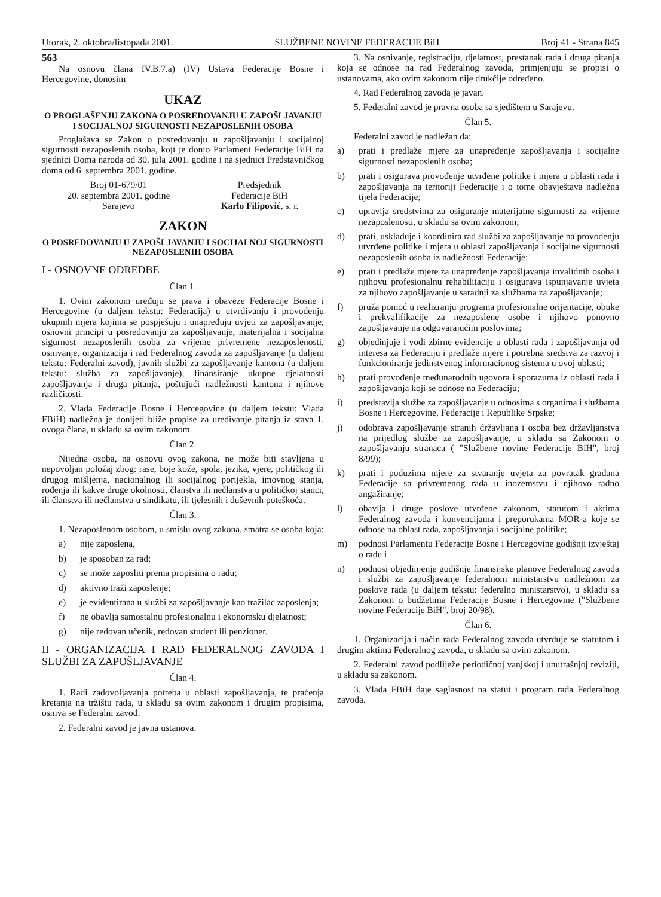Utorak, 2. oktobra/listopada 2001. SLUŽBENE NOVINE FEDERACIJE BiH Broj 41 - Strana 845
563
Na osnovu člana IV.B.7.a) (IV) Ustava Federacije Bosne i Hercegovine, donosim
UKAZ
O PROGLAŠENJU ZAKONA O POSREDOVANJU U ZAPOŠLJAVANJU I SOCIJALNOJ SIGURNOSTI NEZAPOSLENIH OSOBA
Proglašava se Zakon o posredovanju u zapošljavanju i socijalnoj sigurnosti nezaposlenih osoba, koji je donio Parlament Federacije BiH na sjednici Doma naroda od 30. jula 2001. godine i na sjednici Predstavničkog doma od 6. septembra 2001. godine.
Broj 01-679/01
20. septembra 2001. godine
Sarajevo
Predsjednik
Federacije BiH
Karlo Filipović, s. r.
ZAKON
O POSREDOVANJU U ZAPOŠLJAVANJU I SOCIJALNOJ SIGURNOSTI NEZAPOSLENIH OSOBA
I - OSNOVNE ODREDBE
Član 1.
1. Ovim zakonom uređuju se prava i obaveze Federacije Bosne i Hercegovine (u daljem tekstu: Federacija) u utvrđivanju i provođenju ukupnih mjera kojima se pospješuju i unapređuju uvjeti za zapošljavanje, osnovni principi u posredovanju za zapošljavanje, materijalna i socijalna sigurnost nezaposlenih osoba za vrijeme privremene nezaposlenosti, osnivanje, organizacija i rad Federalnog zavoda za zapošljavanje (u daljem tekstu: Federalni zavod), javnih službi za zapošljavanje kantona (u daljem tekstu: služba za zapošljavanje), finansiranje ukupne djelatnosti zapošljavanja i druga pitanja, poštujući nadležnosti kantona i njihove različitosti.
2. Vlada Federacije Bosne i Hercegovine (u daljem tekstu: Vlada FBiH) nadležna je donijeti bliže propise za uređivanje pitanja iz stava 1. ovoga člana, u skladu sa ovim zakonom.
Član 2.
Nijedna osoba, na osnovu ovog zakona, ne može biti stavljena u nepovoljan položaj zbog: rase, boje kože, spola, jezika, vjere, političkog ili drugog mišljenja, nacionalnog ili socijalnog porijekla, imovnog stanja, rođenja ili kakve druge okolnosti, članstva ili nečlanstva u političkoj stanci, ili članstva ili nečlanstva u sindikatu, ili tjelesnih i duševnih poteškoća.
Član 3.
1. Nezaposlenom osobom, u smislu ovog zakona, smatra se osoba koja:
a) nije zaposlena,
b) je sposoban za rad;
c) se može zaposliti prema propisima o radu;
d) aktivno traži zaposlenje;
e) je evidentirana u službi za zapošljavanje kao tražilac zaposlenja;
f) ne obavlja samostalnu profesionalnu i ekonomsku djelatnost;
g) nije redovan učenik, redovan student ili penzioner.
II - ORGANIZACIJA I RAD FEDERALNOG ZAVODA I SLUŽBI ZA ZAPOŠLJAVANJE
Član 4.
1. Radi zadovoljavanja potreba u oblasti zapošljavanja, te praćenja kretanja na tržištu rada, u skladu sa ovim zakonom i drugim propisima, osniva se Federalni zavod.
2. Federalni zavod je javna ustanova.
3. Na osnivanje, registraciju, djelatnost, prestanak rada i druga pitanja koja se odnose na rad Federalnog zavoda, primjenjuju se propisi o ustanovama, ako ovim zakonom nije drukčije određeno.
4. Rad Federalnog zavoda je javan.
5. Federalni zavod je pravna osoba sa sjedištem u Sarajevu.
Član 5.
Federalni zavod je nadležan da:
a) prati i predlaže mjere za unapređenje zapošljavanja i socijalne sigurnosti nezaposlenih osoba;
b) prati i osigurava provođenje utvrđene politike i mjera u oblasti rada i zapošljavanja na teritoriji Federacije i o tome obavještava nadležna tijela Federacije;
c) upravlja sredstvima za osiguranje materijalne sigurnosti za vrijeme nezaposlenosti, u skladu sa ovim zakonom;
d) prati, usklađuje i koordinira rad službi za zapošljavanje na provođenju utvrđene politike i mjera u oblasti zapošljavanja i socijalne sigurnosti nezaposlenih osoba iz nadležnosti Federacije;
e) prati i predlaže mjere za unapređenje zapošljavanja invalidnih osoba i njihovu profesionalnu rehabilitaciju i osigurava ispunjavanje uvjeta za njihovo zapošljavanje u saradnji za službama za zapošljavanje;
f) pruža pomoć u realizranju programa profesionalne orijentacije, obuke i prekvalifikacije za nezaposlene osobe i njihovo ponovno zapošljavanje na odgovarajućim poslovima;
g) objedinjuje i vodi zbirne evidencije u oblasti rada i zapošljavanja od interesa za Federaciju i predlaže mjere i potrebna sredstva za razvoj i funkcioniranje jedinstvenog informacionog sistema u ovoj ublasti;
h) prati provođenje međunarodnih ugovora i sporazuma iz oblasti rada i zapošljavanja koji se odnose na Federaciju;
i) predstavlja službe za zapošljavanje u odnosima s organima i službama Bosne i Hercegovine, Federacije i Republike Srpske;
j) odobrava zapošljavanje stranih državljana i osoba bez državljanstva na prijedlog službe za zapošljavanje, u skladu sa Zakonom o zapošljavanju stranaca ( "Službene novine Federacije BiH", broj 8/99);
k) prati i poduzima mjere za stvaranje uvjeta za povratak građana Federacije sa privremenog rada u inozemstvu i njihovo radno angažiranje;
l) obavlja i druge poslove utvrđene zakonom, statutom i aktima Federalnog zavoda i konvencijama i preporukama MOR-a koje se odnose na oblast rada, zapošljavanja i socijalne politike;
m) podnosi Parlamentu Federacije Bosne i Hercegovine godišnji izvještaj o radu i
n) podnosi objedinjenje godišnje finansijske planove Federalnog zavoda i službi za zapošljavanje federalnom ministarstvu nadležnom za poslove rada (u daljem tekstu: federalno ministarstvo), u skladu sa Zakonom o budžetima Federacije Bosne i Hercegovine ("Službene novine Federacije BiH", broj 20/98).
Član 6.
1. Organizacija i način rada Federalnog zavoda utvrđuje se statutom i drugim aktima Federalnog zavoda, u skladu sa ovim zakonom.
2. Federalni zavod podliježe periodičnoj vanjskoj i unutrašnjoj reviziji, u skladu sa zakonom.
3. Vlada FBiH daje saglasnost na statut i program rada Federalnog zavoda.